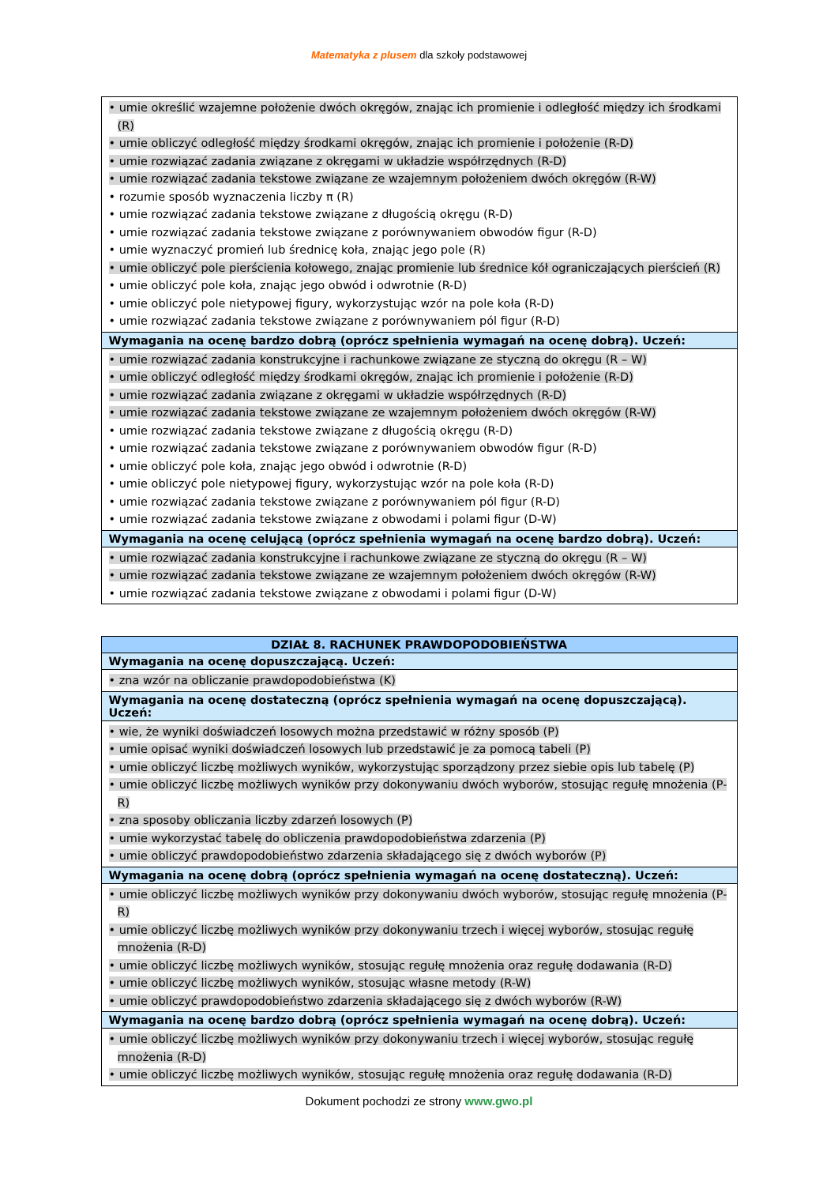Matematyka z plusem dla szkoły podstawowej
| • umie określić wzajemne położenie dwóch okręgów, znając ich promienie i odległość między ich środkami (R) • umie obliczyć odległość między środkami okręgów, znając ich promienie i położenie (R-D) • umie rozwiązać zadania związane z okręgami w układzie współrzędnych (R-D) • umie rozwiązać zadania tekstowe związane ze wzajemnym położeniem dwóch okręgów (R-W) • rozumie sposób wyznaczenia liczby π (R) • umie rozwiązać zadania tekstowe związane z długością okręgu (R-D) • umie rozwiązać zadania tekstowe związane z porównywaniem obwodów figur (R-D) • umie wyznaczyć promień lub średnicę koła, znając jego pole (R) • umie obliczyć pole pierścienia kołowego, znając promienie lub średnice kół ograniczających pierścień (R) • umie obliczyć pole koła, znając jego obwód i odwrotnie (R-D) • umie obliczyć pole nietypowej figury, wykorzystując wzór na pole koła (R-D) • umie rozwiązać zadania tekstowe związane z porównywaniem pól figur (R-D) |
| Wymagania na ocenę bardzo dobrą (oprócz spełnienia wymagań na ocenę dobrą). Uczeń: |
| • umie rozwiązać zadania konstrukcyjne i rachunkowe związane ze styczną do okręgu (R – W) • umie obliczyć odległość między środkami okręgów, znając ich promienie i położenie (R-D) • umie rozwiązać zadania związane z okręgami w układzie współrzędnych (R-D) • umie rozwiązać zadania tekstowe związane ze wzajemnym położeniem dwóch okręgów (R-W) • umie rozwiązać zadania tekstowe związane z długością okręgu (R-D) • umie rozwiązać zadania tekstowe związane z porównywaniem obwodów figur (R-D) • umie obliczyć pole koła, znając jego obwód i odwrotnie (R-D) • umie obliczyć pole nietypowej figury, wykorzystując wzór na pole koła (R-D) • umie rozwiązać zadania tekstowe związane z porównywaniem pól figur (R-D) • umie rozwiązać zadania tekstowe związane z obwodami i polami figur (D-W) |
| Wymagania na ocenę celującą (oprócz spełnienia wymagań na ocenę bardzo dobrą). Uczeń: |
| • umie rozwiązać zadania konstrukcyjne i rachunkowe związane ze styczną do okręgu (R – W) • umie rozwiązać zadania tekstowe związane ze wzajemnym położeniem dwóch okręgów (R-W) • umie rozwiązać zadania tekstowe związane z obwodami i polami figur (D-W) |
| DZIAŁ 8. RACHUNEK PRAWDOPODOBIEŃSTWA |
| --- |
| Wymagania na ocenę dopuszczającą. Uczeń: |
| • zna wzór na obliczanie prawdopodobieństwa (K) |
| Wymagania na ocenę dostateczną (oprócz spełnienia wymagań na ocenę dopuszczającą). Uczeń: |
| • wie, że wyniki doświadczeń losowych można przedstawić w różny sposób (P) • umie opisać wyniki doświadczeń losowych lub przedstawić je za pomocą tabeli (P) • umie obliczyć liczbę możliwych wyników, wykorzystując sporządzony przez siebie opis lub tabelę (P) • umie obliczyć liczbę możliwych wyników przy dokonywaniu dwóch wyborów, stosując regułę mnożenia (P-R) • zna sposoby obliczania liczby zdarzeń losowych (P) • umie wykorzystać tabelę do obliczenia prawdopodobieństwa zdarzenia (P) • umie obliczyć prawdopodobieństwo zdarzenia składającego się z dwóch wyborów (P) |
| Wymagania na ocenę dobrą (oprócz spełnienia wymagań na ocenę dostateczną). Uczeń: |
| • umie obliczyć liczbę możliwych wyników przy dokonywaniu dwóch wyborów, stosując regułę mnożenia (P-R) • umie obliczyć liczbę możliwych wyników przy dokonywaniu trzech i więcej wyborów, stosując regułę mnożenia (R-D) • umie obliczyć liczbę możliwych wyników, stosując regułę mnożenia oraz regułę dodawania (R-D) • umie obliczyć liczbę możliwych wyników, stosując własne metody (R-W) • umie obliczyć prawdopodobieństwo zdarzenia składającego się z dwóch wyborów (R-W) |
| Wymagania na ocenę bardzo dobrą (oprócz spełnienia wymagań na ocenę dobrą). Uczeń: |
| • umie obliczyć liczbę możliwych wyników przy dokonywaniu trzech i więcej wyborów, stosując regułę mnożenia (R-D) • umie obliczyć liczbę możliwych wyników, stosując regułę mnożenia oraz regułę dodawania (R-D) |
Dokument pochodzi ze strony www.gwo.pl